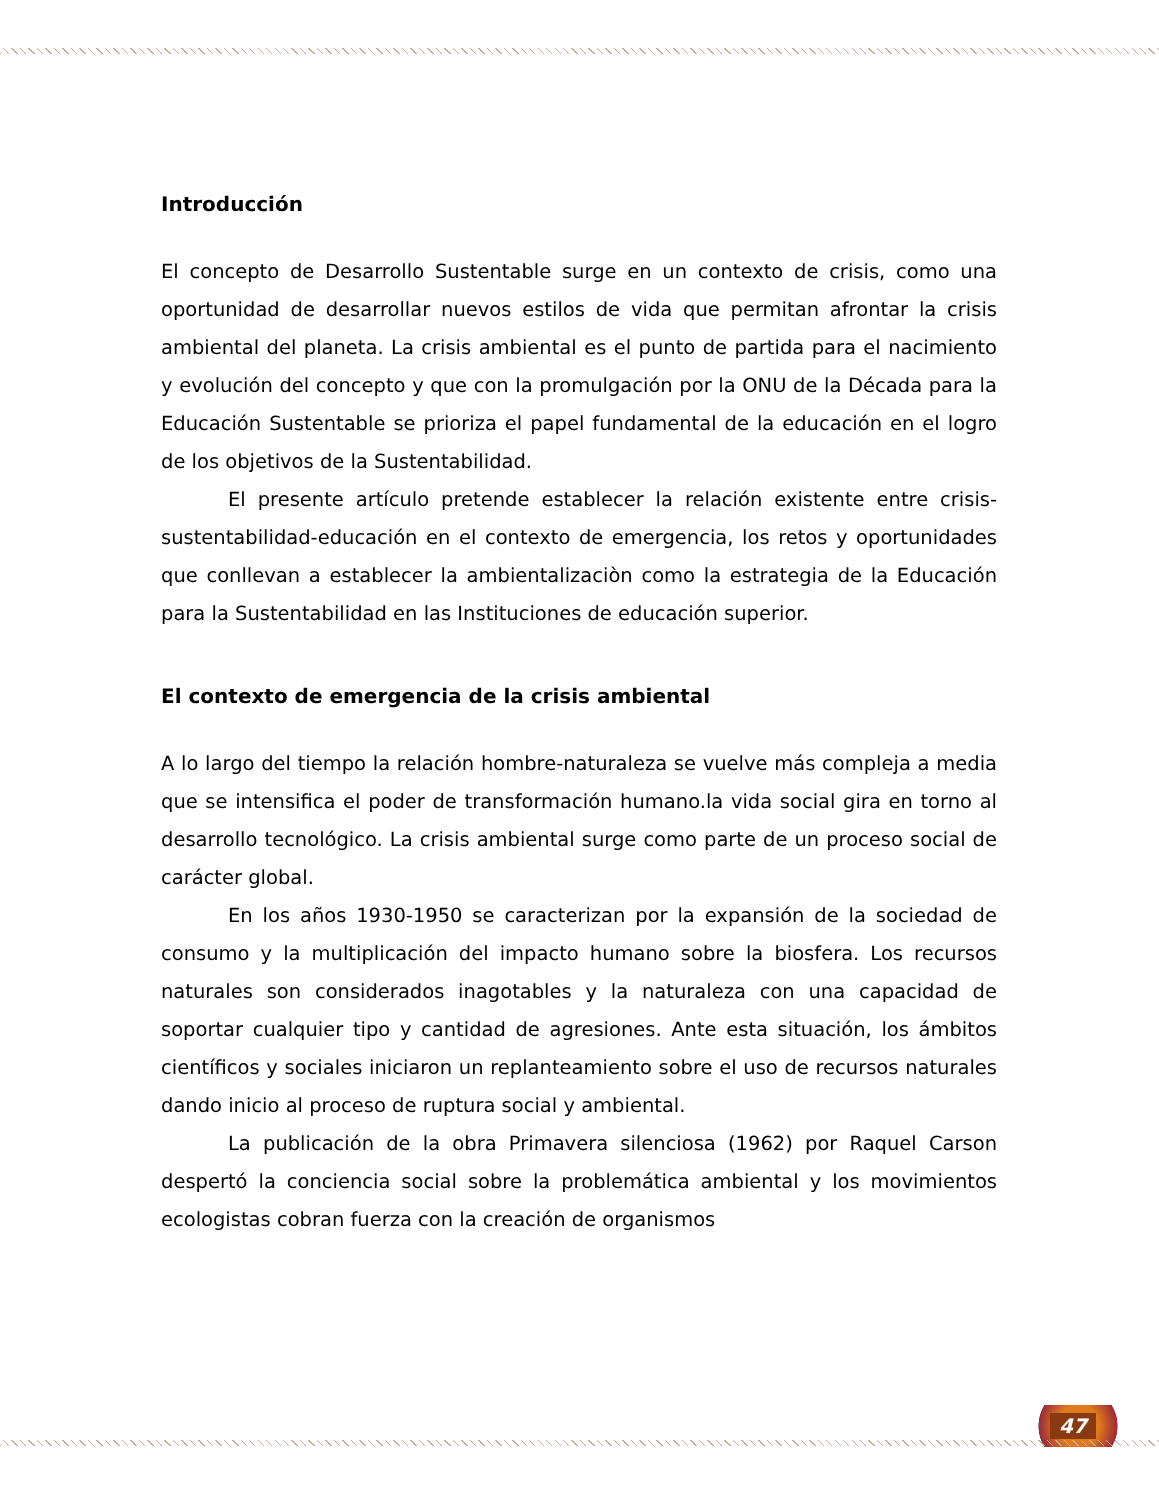Introducción
El concepto de Desarrollo Sustentable surge en un contexto de crisis, como una oportunidad de desarrollar nuevos estilos de vida que permitan afrontar la crisis ambiental del planeta. La crisis ambiental es el punto de partida para el nacimiento y evolución del concepto y que con la promulgación por la ONU de la Década para la Educación Sustentable se prioriza el papel fundamental de la educación en el logro de los objetivos de la Sustentabilidad.
El presente artículo pretende establecer la relación existente entre crisis-sustentabilidad-educación en el contexto de emergencia, los retos y oportunidades que conllevan a establecer la ambientalizaciòn como la estrategia de la Educación para la Sustentabilidad en las Instituciones de educación superior.
El contexto de emergencia de la crisis ambiental
A lo largo del tiempo la relación hombre-naturaleza se vuelve más compleja a media que se intensifica el poder de transformación humano.la vida social gira en torno al desarrollo tecnológico. La crisis ambiental surge como parte de un proceso social de carácter global.
En los años 1930-1950 se caracterizan por la expansión de la sociedad de consumo y la multiplicación del impacto humano sobre la biosfera. Los recursos naturales son considerados inagotables y la naturaleza con una capacidad de soportar cualquier tipo y cantidad de agresiones. Ante esta situación, los ámbitos científicos y sociales iniciaron un replanteamiento sobre el uso de recursos naturales dando inicio al proceso de ruptura social y ambiental.
La publicación de la obra Primavera silenciosa (1962) por Raquel Carson despertó la conciencia social sobre la problemática ambiental y los movimientos ecologistas cobran fuerza con la creación de organismos
47